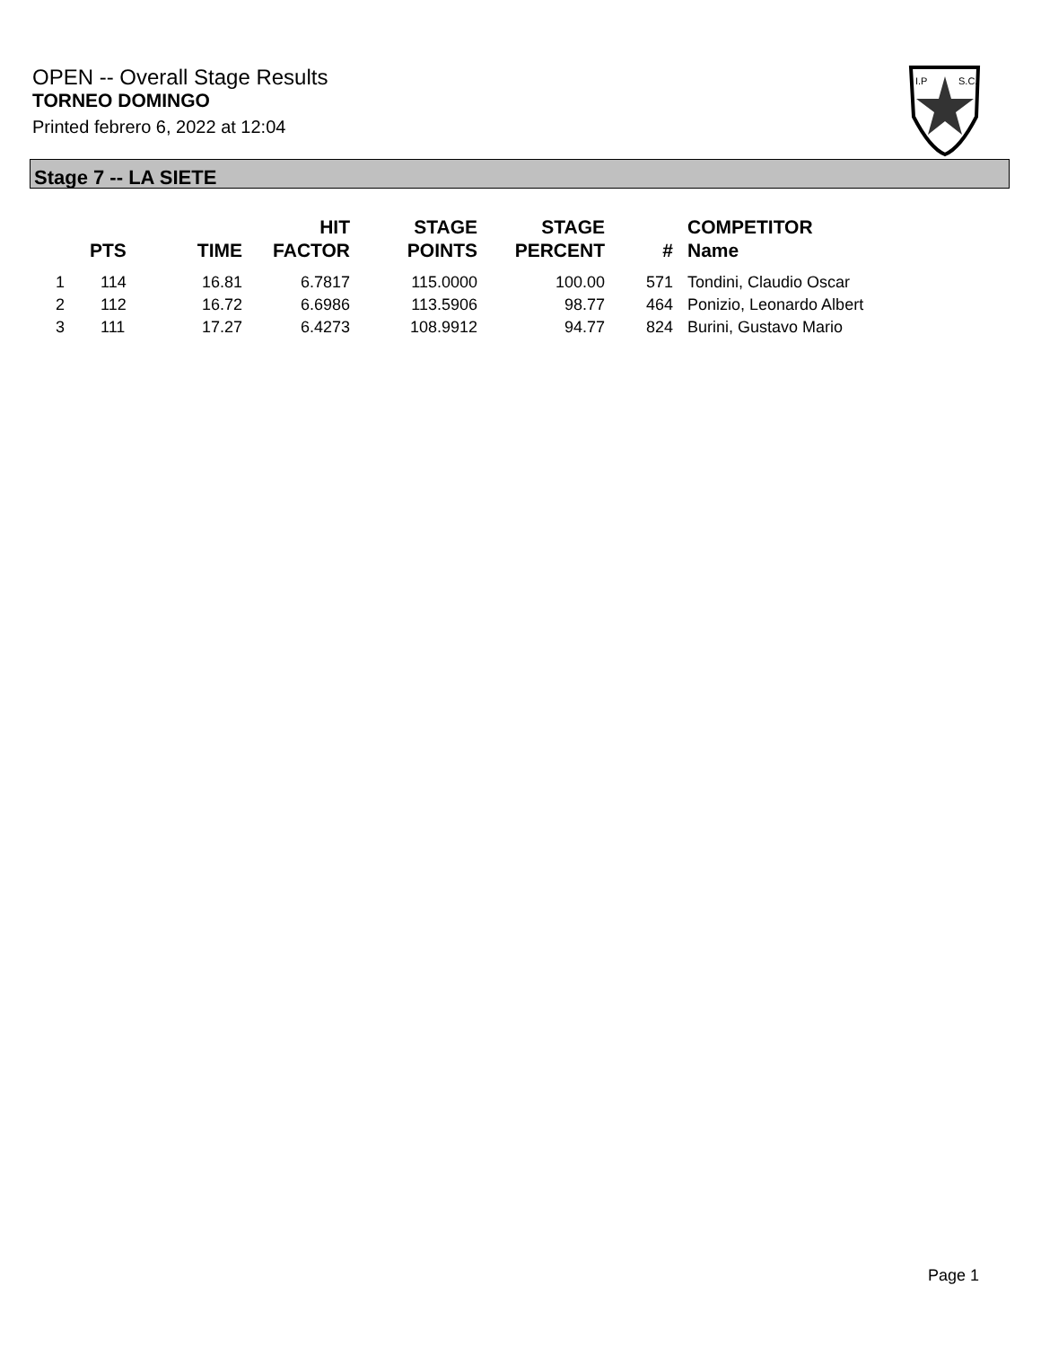OPEN -- Overall Stage Results
TORNEO DOMINGO
Printed febrero 6, 2022 at 12:04
I.P
S.C.
Stage 7 -- LA SIETE
| | PTS | TIME | HIT FACTOR | STAGE POINTS | STAGE PERCENT | # | COMPETITOR Name |
| --- | --- | --- | --- | --- | --- | --- | --- |
| 1 | 114 | 16.81 | 6.7817 | 115.0000 | 100.00 | 571 | Tondini, Claudio Oscar |
| 2 | 112 | 16.72 | 6.6986 | 113.5906 | 98.77 | 464 | Ponizio, Leonardo Albert |
| 3 | 111 | 17.27 | 6.4273 | 108.9912 | 94.77 | 824 | Burini, Gustavo Mario |
Page 1